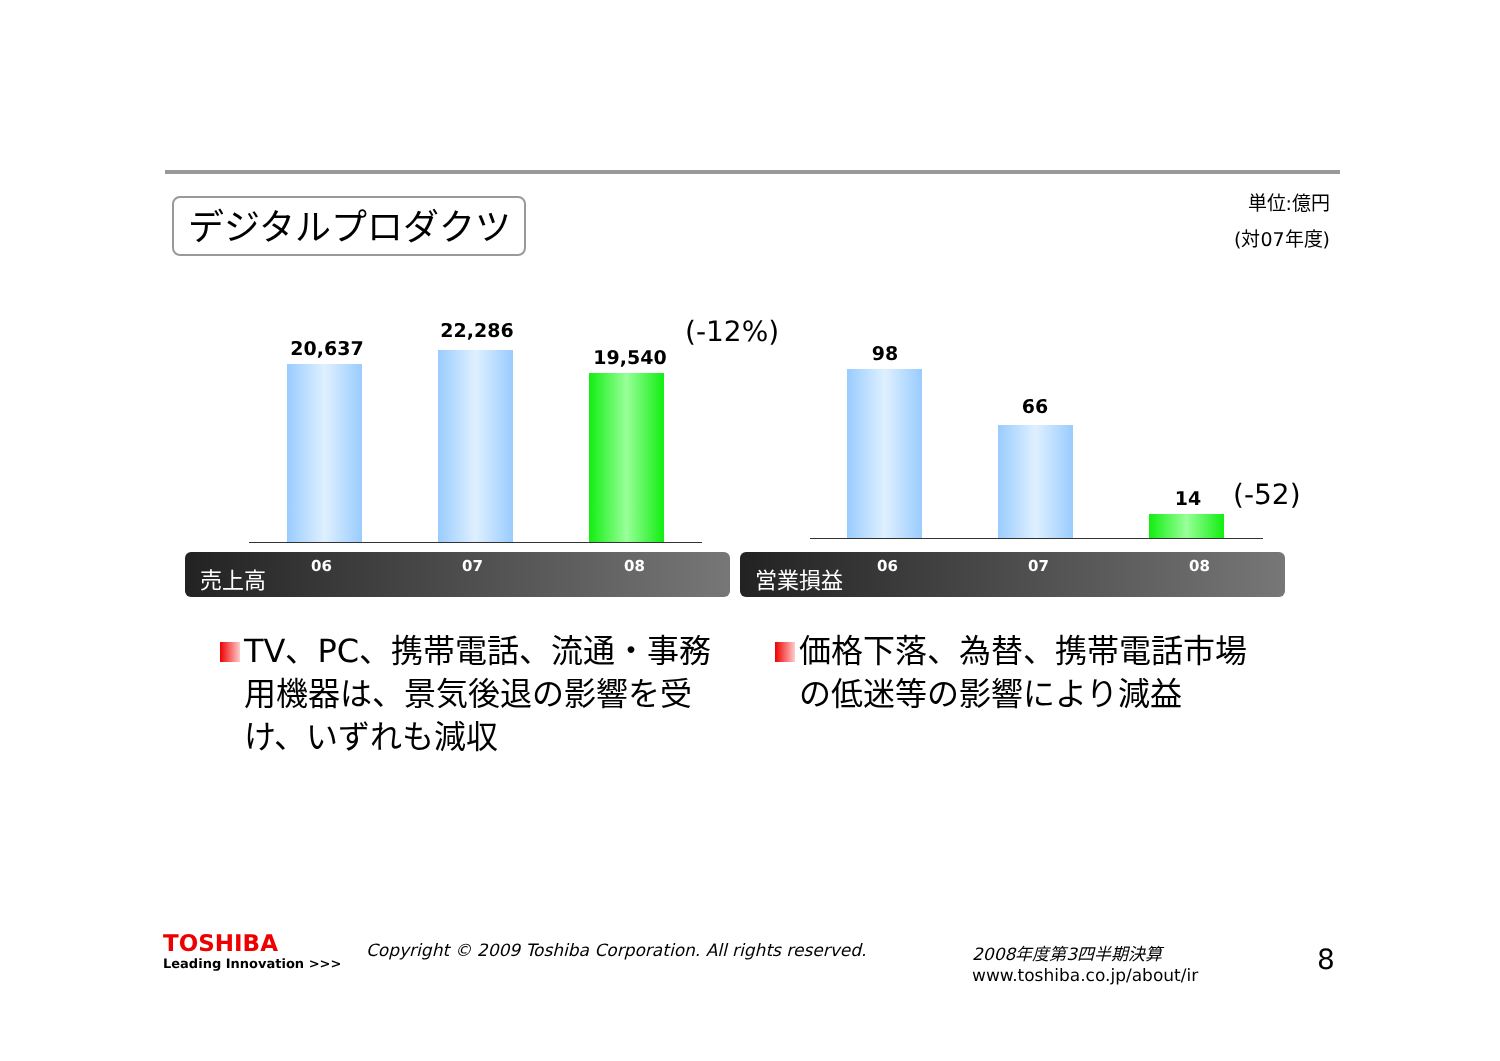デジタルプロダクツ
単位:億円
(対07年度)
20,637
22,286
19,540
(-12%)
売上高 06 07 08
98
66
14 (-52)
営業損益 06 07 08
TV、PC、携帯電話、流通・事務用機器は、景気後退の影響を受け、いずれも減収
価格下落、為替、携帯電話市場の低迷等の影響により減益
TOSHIBA
Leading Innovation >>>
Copyright © 2009 Toshiba Corporation. All rights reserved.
2008年度第3四半期決算
www.toshiba.co.jp/about/ir
8